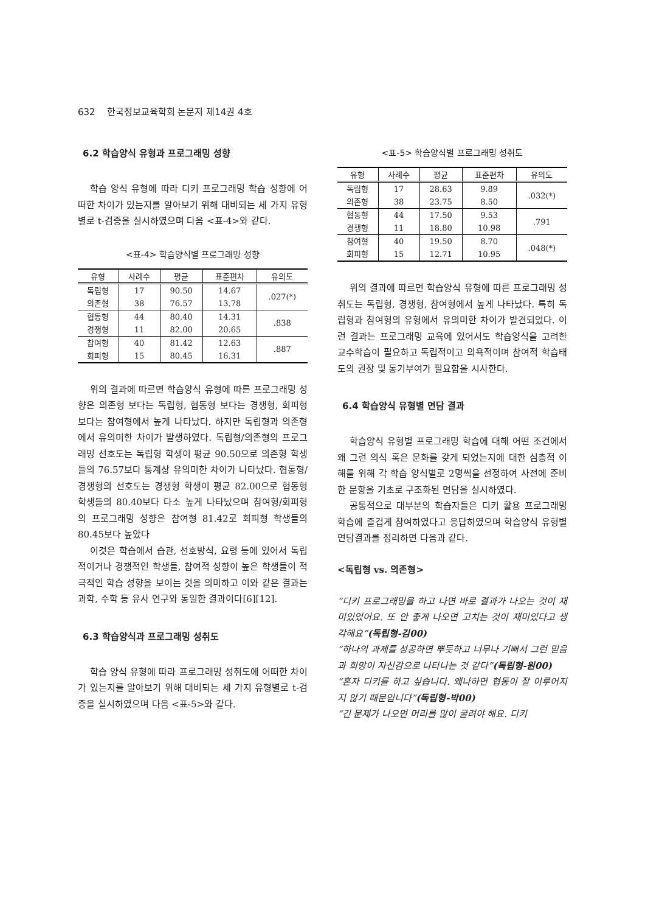632 한국정보교육학회 논문지 제14권 4호
6.2 학습양식 유형과 프로그래밍 성향
학습 양식 유형에 따라 디키 프로그래밍 학습 성향에 어떠한 차이가 있는지를 알아보기 위해 대비되는 세 가지 유형별로 t-검증을 실시하였으며 다음 <표-4>와 같다.
<표-4> 학습양식별 프로그래밍 성향
| 유형 | 사례수 | 평균 | 표준편차 | 유의도 |
| --- | --- | --- | --- | --- |
| 독립형 | 17 | 90.50 | 14.67 | .027(*) |
| 의존형 | 38 | 76.57 | 13.78 | |
| 협동형 | 44 | 80.40 | 14.31 | .838 |
| 경쟁형 | 11 | 82.00 | 20.65 | |
| 참여형 | 40 | 81.42 | 12.63 | .887 |
| 회피형 | 15 | 80.45 | 16.31 | |
위의 결과에 따르면 학습양식 유형에 따른 프로그래밍 성향은 의존형 보다는 독립형, 협동형 보다는 경쟁형, 회피형 보다는 참여형에서 높게 나타났다. 하지만 독립형과 의존형에서 유의미한 차이가 발생하였다. 독립형/의존형의 프로그래밍 선호도는 독립형 학생이 평균 90.50으로 의존형 학생들의 76.57보다 통계상 유의미한 차이가 나타났다. 협동형/경쟁형의 선호도는 경쟁형 학생이 평균 82.00으로 협동형 학생들의 80.40보다 다소 높게 나타났으며 참여형/회피형의 프로그래밍 성향은 참여형 81.42로 회피형 학생들의 80.45보다 높았다
이것은 학습에서 습관, 선호방식, 요령 등에 있어서 독립적이거나 경쟁적인 학생들, 참여적 성향이 높은 학생들이 적극적인 학습 성향을 보이는 것을 의미하고 이와 같은 결과는 과학, 수학 등 유사 연구와 동일한 결과이다[6][12].
6.3 학습양식과 프로그래밍 성취도
학습 양식 유형에 따라 프로그래밍 성취도에 어떠한 차이가 있는지를 알아보기 위해 대비되는 세 가지 유형별로 t-검증을 실시하였으며 다음 <표-5>와 같다.
<표-5> 학습양식별 프로그래밍 성취도
| 유형 | 사례수 | 평균 | 표준편차 | 유의도 |
| --- | --- | --- | --- | --- |
| 독립형 | 17 | 28.63 | 9.89 | .032(*) |
| 의존형 | 38 | 23.75 | 8.50 | |
| 협동형 | 44 | 17.50 | 9.53 | .791 |
| 경쟁형 | 11 | 18.80 | 10.98 | |
| 참여형 | 40 | 19.50 | 8.70 | .048(*) |
| 회피형 | 15 | 12.71 | 10.95 | |
위의 결과에 따르면 학습양식 유형에 따른 프로그래밍 성취도는 독립형, 경쟁형, 참여형에서 높게 나타났다. 특히 독립형과 참여형의 유형에서 유의미한 차이가 발견되었다. 이런 결과는 프로그래밍 교육에 있어서도 학습양식을 고려한 교수학습이 필요하고 독립적이고 의욕적이며 참여적 학습태도의 권장 및 동기부여가 필요함을 시사한다.
6.4 학습양식 유형별 면담 결과
학습양식 유형별 프로그래밍 학습에 대해 어떤 조건에서 왜 그런 의식 혹은 문화를 갖게 되었는지에 대한 심층적 이해를 위해 각 학습 양식별로 2명씩을 선정하여 사전에 준비한 문항을 기초로 구조화된 면담을 실시하였다.
공통적으로 대부분의 학습자들은 디키 활용 프로그래밍 학습에 즐겁게 참여하였다고 응답하였으며 학습양식 유형별 면담결과를 정리하면 다음과 같다.
<독립형 vs. 의존형>
“디키 프로그래밍을 하고 나면 바로 결과가 나오는 것이 재미있었어요. 또 안 좋게 나오면 고치는 것이 재미있다고 생각해요”(독립형-김00)
“하나의 과제를 성공하면 뿌듯하고 너무나 기뻐서 그런 믿음과 희망이 자신감으로 나타나는 것 같다”(독립형-원00)
“혼자 디키를 하고 싶습니다. 왜나하면 협동이 잘 이루어지지 않기 때문입니다”(독립형-박00)
“긴 문제가 나오면 머리를 많이 굴려야 해요. 디키